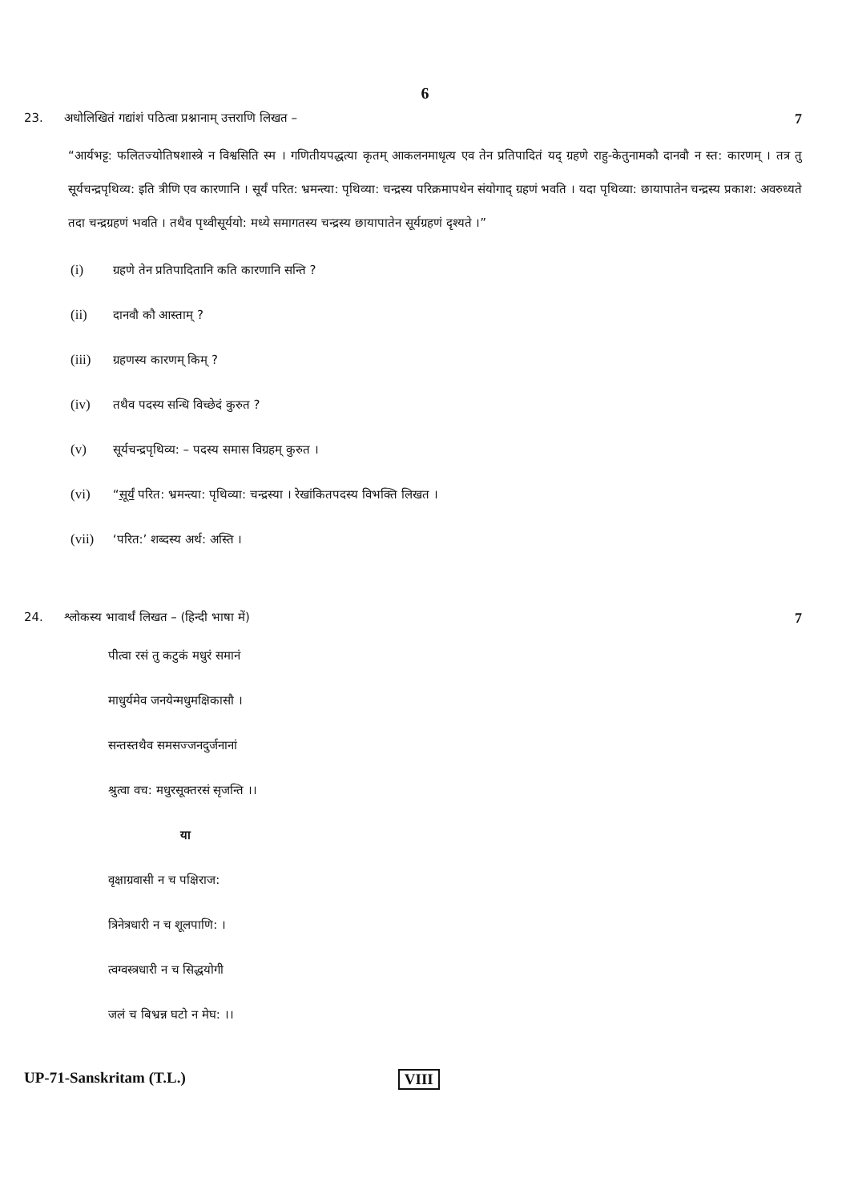6
23. अधोलिखितं गद्यांशं पठित्वा प्रश्नानाम् उत्तराणि लिखत –
7
“आर्यभट्ट: फलितज्योतिषशास्त्रे न विश्वसिति स्म । गणितीयपद्धत्या कृतम् आकलनमाधृत्य एव तेन प्रतिपादितं यद् ग्रहणे राहु-केतुनामकौ दानवौ न स्त: कारणम् । तत्र तु सूर्यचन्द्रपृथिव्य: इति त्रीणि एव कारणानि । सूर्यं परित: भ्रमन्त्या: पृथिव्या: चन्द्रस्य परिक्रमापथेन संयोगाद् ग्रहणं भवति । यदा पृथिव्या: छायापातेन चन्द्रस्य प्रकाश: अवरुध्यते तदा चन्द्रग्रहणं भवति । तथैव पृथ्वीसूर्ययो: मध्ये समागतस्य चन्द्रस्य छायापातेन सूर्यग्रहणं दृश्यते ।”
(i) ग्रहणे तेन प्रतिपादितानि कति कारणानि सन्ति ?
(ii) दानवौ कौ आस्ताम् ?
(iii) ग्रहणस्य कारणम् किम् ?
(iv) तथैव पदस्य सन्धि विच्छेदं कुरुत ?
(v) सूर्यचन्द्रपृथिव्य: – पदस्य समास विग्रहम् कुरुत ।
(vi) “सूर्यं परित: भ्रमन्त्या: पृथिव्या: चन्द्रस्या । रेखांकितपदस्य विभक्ति लिखत ।
(vii) ‘परित:’ शब्दस्य अर्थ: अस्ति ।
24. श्लोकस्य भावार्थं लिखत – (हिन्दी भाषा में)
7
पीत्वा रसं तु कटुकं मधुरं समानं
माधुर्यमेव जनयेन्मधुमक्षिकासौ ।
सन्तस्तथैव समसज्जनदुर्जनानां
श्रुत्वा वच: मधुरसूक्तरसं सृजन्ति ।।
या
वृक्षाग्रवासी न च पक्षिराज:
त्रिनेत्रधारी न च शूलपाणि: ।
त्वग्वस्त्रधारी न च सिद्धयोगी
जलं च बिभ्रन्न घटो न मेघ: ।।
UP-71-Sanskritam (T.L.) VIII